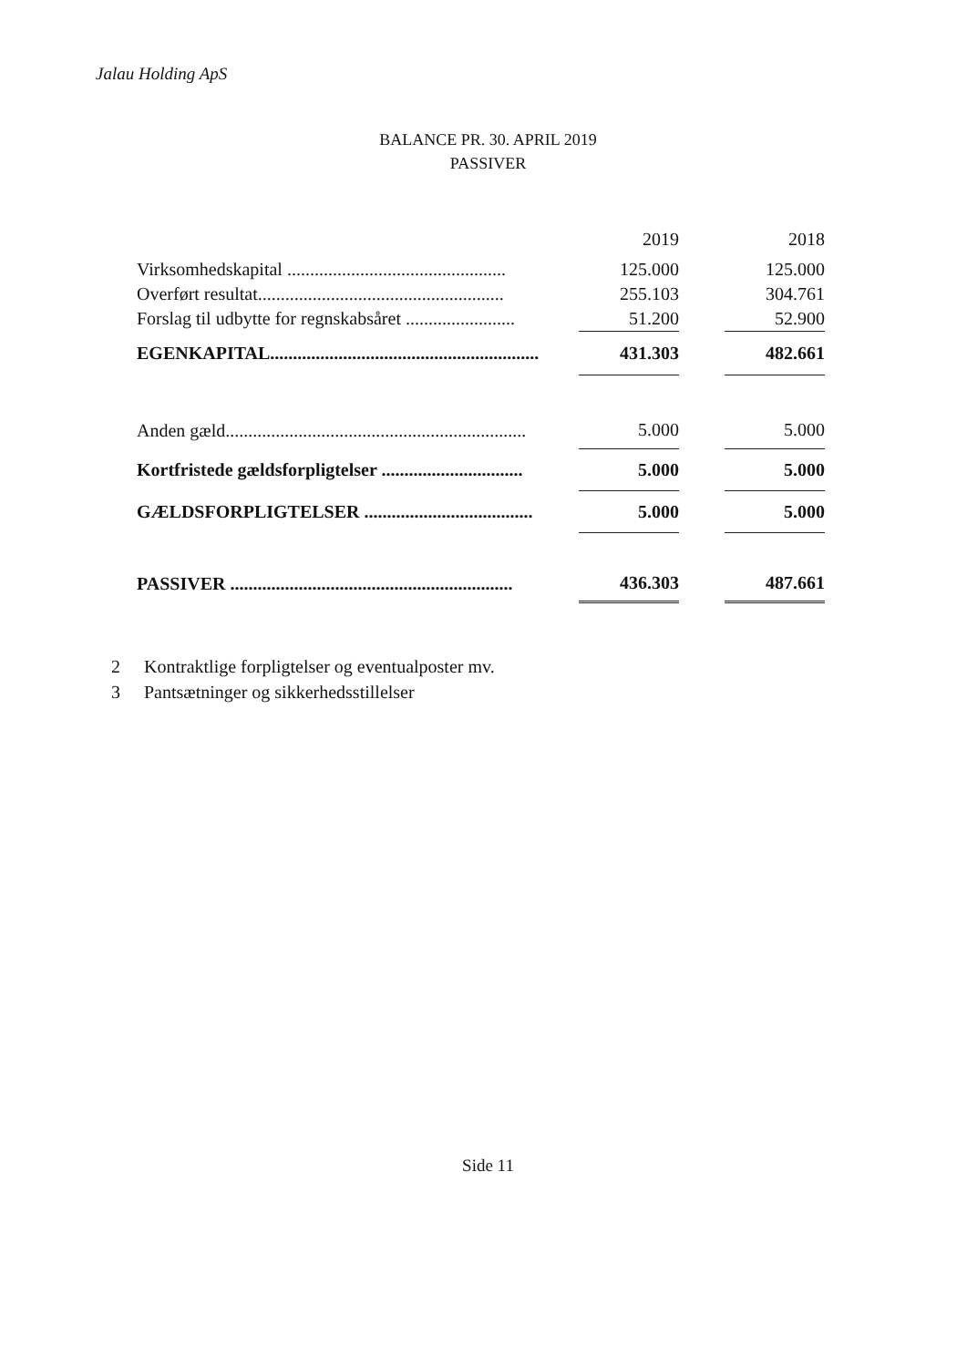Jalau Holding ApS
BALANCE PR. 30. APRIL 2019
PASSIVER
| | 2019 | | 2018 |
| Virksomhedskapital ................................................ | 125.000 | | 125.000 |
| Overført resultat...................................................... | 255.103 | | 304.761 |
| Forslag til udbytte for regnskabsåret ........................ | 51.200 | | 52.900 |
| EGENKAPITAL........................................................... | 431.303 | | 482.661 |
| Anden gæld.................................................................. | 5.000 | | 5.000 |
| Kortfristede gældsforpligtelser ............................... | 5.000 | | 5.000 |
| GÆLDSFORPLIGTELSER ..................................... | 5.000 | | 5.000 |
| PASSIVER .............................................................. | 436.303 | | 487.661 |
2 Kontraktlige forpligtelser og eventualposter mv.
3 Pantsætninger og sikkerhedsstillelser
Side 11